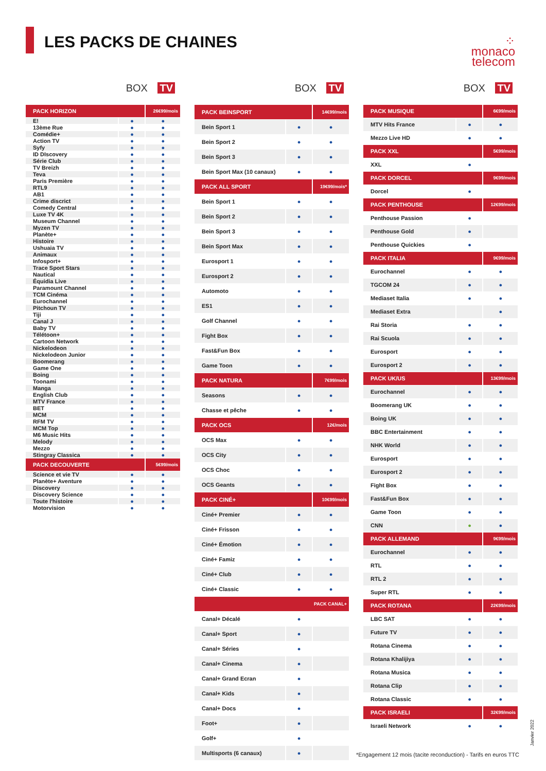LES PACKS DE CHAINES
⁘
monaco
telecom
BOX TV
| PACK HORIZON | | 26€99/mois |
| E! | ● | ● |
| 13ème Rue | ● | ● |
| Comédie+ | ● | ● |
| Action TV | ● | ● |
| Syfy | ● | ● |
| ID DIscovery | ● | ● |
| Série Club | ● | ● |
| TV Breizh | ● | ● |
| Teva | ● | ● |
| Paris Première | ● | ● |
| RTL9 | ● | ● |
| AB1 | ● | ● |
| Crime discrict | ● | ● |
| Comedy Central | ● | ● |
| Luxe TV 4K | ● | ● |
| Museum Channel | ● | ● |
| Myzen TV | ● | ● |
| Planète+ | ● | ● |
| Histoire | ● | ● |
| Ushuaia TV | ● | ● |
| Animaux | ● | ● |
| Infosport+ | ● | ● |
| Trace Sport Stars | ● | ● |
| Nautical | ● | ● |
| Équidia Live | ● | ● |
| Paramount Channel | ● | ● |
| TCM Cinéma | ● | ● |
| Eurochannel | ● | ● |
| Pitchoun TV | ● | ● |
| Tiji | ● | ● |
| Canal J | ● | ● |
| Baby TV | ● | ● |
| Télétoon+ | ● | ● |
| Cartoon Network | ● | ● |
| Nickelodeon | ● | ● |
| Nickelodeon Junior | ● | ● |
| Boomerang | ● | ● |
| Game One | ● | ● |
| Boing | ● | ● |
| Toonami | ● | ● |
| Manga | ● | ● |
| English Club | ● | ● |
| MTV France | ● | ● |
| BET | ● | ● |
| MCM | ● | ● |
| RFM TV | ● | ● |
| MCM Top | ● | ● |
| M6 Music Hits | ● | ● |
| Melody | ● | ● |
| Mezzo | ● | ● |
| Stingray Classica | ● | ● |
| PACK DECOUVERTE | | 5€99/mois |
| Science et vie TV | ● | ● |
| Planète+ Aventure | ● | ● |
| Discovery | ● | ● |
| Discovery Science | ● | ● |
| Toute l'histoire | ● | ● |
| Motorvision | ● | ● |
BOX TV
| PACK BEINSPORT | | 14€99/mois |
| Bein Sport 1 | ● | ● |
| Bein Sport 2 | ● | ● |
| Bein Sport 3 | ● | ● |
| Bein Sport Max (10 canaux) | ● | ● |
| PACK ALL SPORT | | 19€99/mois* |
| Bein Sport 1 | ● | ● |
| Bein Sport 2 | ● | ● |
| Bein Sport 3 | ● | ● |
| Bein Sport Max | ● | ● |
| Eurosport 1 | ● | ● |
| Eurosport 2 | ● | ● |
| Automoto | ● | ● |
| ES1 | ● | ● |
| Golf Channel | ● | ● |
| Fight Box | ● | ● |
| Fast&Fun Box | ● | ● |
| Game Toon | ● | ● |
| PACK NATURA | | 7€99/mois |
| Seasons | ● | ● |
| Chasse et pêche | ● | ● |
| PACK OCS | | 12€/mois |
| OCS Max | ● | ● |
| OCS City | ● | ● |
| OCS Choc | ● | ● |
| OCS Geants | ● | ● |
| PACK CINÉ+ | | 10€99/mois |
| Ciné+ Premier | ● | ● |
| Ciné+ Frisson | ● | ● |
| Ciné+ Émotion | ● | ● |
| Ciné+ Famiz | ● | ● |
| Ciné+ Club | ● | ● |
| Ciné+ Classic | ● | ● |
| PACK CANAL+ | | |
| Canal+ Décalé | ● | |
| Canal+ Sport | ● | |
| Canal+ Séries | ● | |
| Canal+ Cinema | ● | |
| Canal+ Grand Ecran | ● | |
| Canal+ Kids | ● | |
| Canal+ Docs | ● | |
| Foot+ | ● | |
| Golf+ | ● | |
| Multisports (6 canaux) | ● | |
BOX TV
| PACK MUSIQUE | | 6€99/mois |
| MTV Hits France | ● | ● |
| Mezzo Live HD | ● | ● |
| PACK XXL | | 5€99/mois |
| XXL | ● | |
| PACK DORCEL | | 9€99/mois |
| Dorcel | ● | |
| PACK PENTHOUSE | | 12€99/mois |
| Penthouse Passion | ● | |
| Penthouse Gold | ● | |
| Penthouse Quickies | ● | |
| PACK ITALIA | | 9€99/mois |
| Eurochannel | ● | ● |
| TGCOM 24 | ● | ● |
| Mediaset Italia | ● | ● |
| Mediaset Extra | | ● |
| Rai Storia | ● | ● |
| Rai Scuola | ● | ● |
| Eurosport | ● | ● |
| Eurosport 2 | ● | ● |
| PACK UK/US | | 13€99/mois |
| Eurochannel | ● | ● |
| Boomerang UK | ● | ● |
| Boing UK | ● | ● |
| BBC Entertainment | ● | ● |
| NHK World | ● | ● |
| Eurosport | ● | ● |
| Eurosport 2 | ● | ● |
| Fight Box | ● | ● |
| Fast&Fun Box | ● | ● |
| Game Toon | ● | ● |
| CNN | ● | ● |
| PACK ALLEMAND | | 9€99/mois |
| Eurochannel | ● | ● |
| RTL | ● | ● |
| RTL 2 | ● | ● |
| Super RTL | ● | ● |
| PACK ROTANA | | 22€99/mois |
| LBC SAT | ● | ● |
| Future TV | ● | ● |
| Rotana Cinema | ● | ● |
| Rotana Khalijiya | ● | ● |
| Rotana Musica | ● | ● |
| Rotana Clip | ● | ● |
| Rotana Classic | ● | ● |
| PACK ISRAELI | | 32€99/mois |
| Israeli Network | ● | ● |
Janvier 2022
*Engagement 12 mois (tacite reconduction) - Tarifs en euros TTC